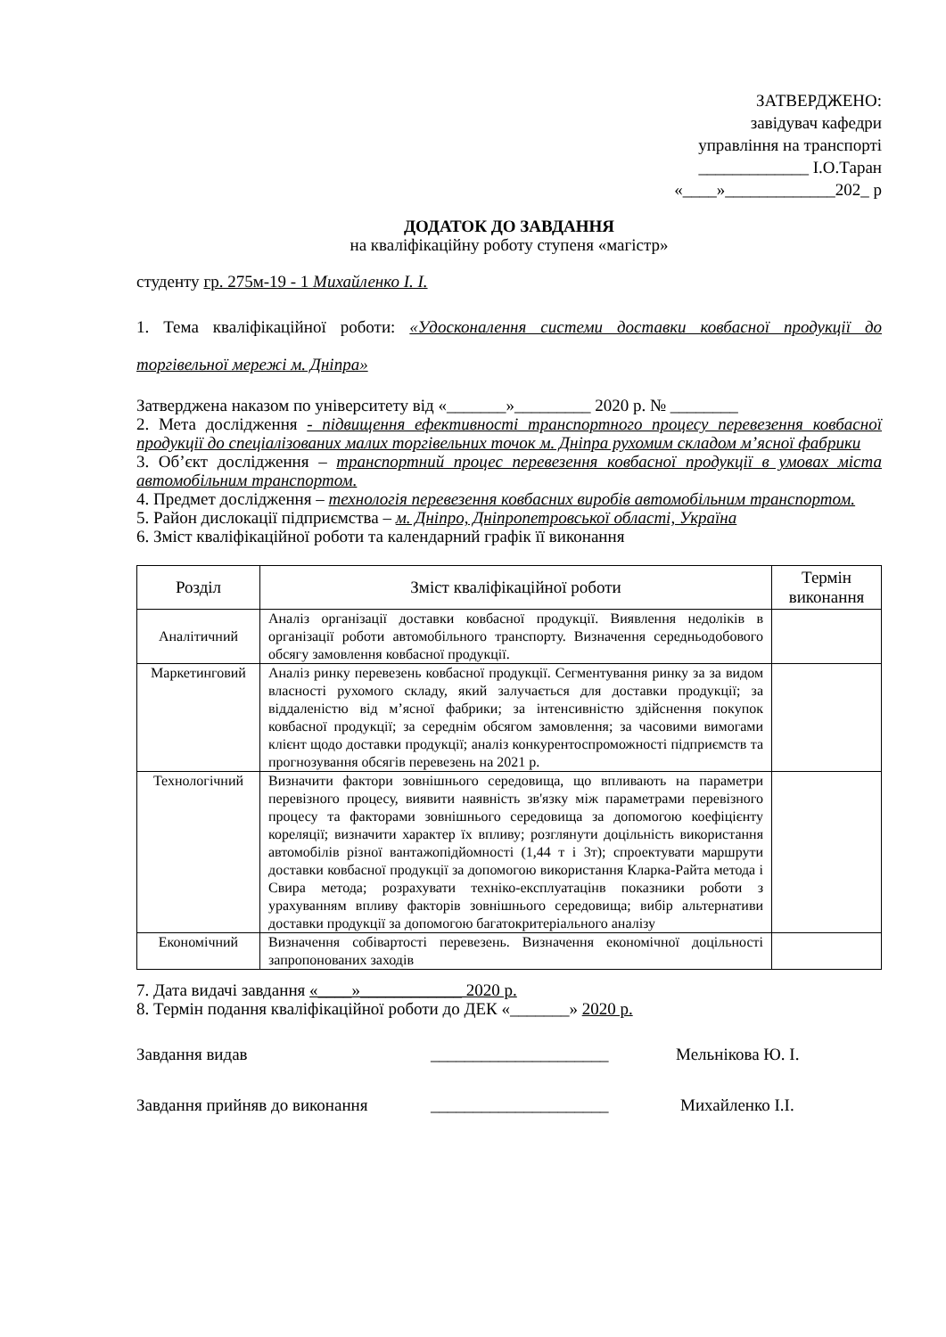ЗАТВЕРДЖЕНО:
завідувач кафедри
управління на транспорті
_____________ І.О.Таран
«____»_____________202_ р
ДОДАТОК ДО ЗАВДАННЯ
на кваліфікаційну роботу ступеня «магістр»
студенту гр. 275м-19 - 1 Михайленко І. І.
1. Тема кваліфікаційної роботи: «Удосконалення системи доставки ковбасної продукції до торгівельної мережі м. Дніпра»
Затверджена наказом по університету від «_______»_________ 2020 р. № ________
2. Мета дослідження - підвищення ефективності транспортного процесу перевезення ковбасної продукції до спеціалізованих малих торгівельних точок м. Дніпра рухомим складом м’ясної фабрики
3. Об’єкт дослідження – транспортний процес перевезення ковбасної продукції в умовах міста автомобільним транспортом.
4. Предмет дослідження – технологія перевезення ковбасних виробів автомобільним транспортом.
5. Район дислокації підприємства – м. Дніпро, Дніпропетровської області, Україна
6. Зміст кваліфікаційної роботи та календарний графік її виконання
| Розділ | Зміст кваліфікаційної роботи | Термін виконання |
| --- | --- | --- |
| Аналітичний | Аналіз організації доставки ковбасної продукції. Виявлення недоліків в організації роботи автомобільного транспорту. Визначення середньодобового обсягу замовлення ковбасної продукції. | |
| Маркетинговий | Аналіз ринку перевезень ковбасної продукції. Сегментування ринку за за видом власності рухомого складу, який залучається для доставки продукції; за віддаленістю від м’ясної фабрики; за інтенсивністю здійснення покупок ковбасної продукції; за середнім обсягом замовлення; за часовими вимогами клієнт щодо доставки продукції; аналіз конкурентоспроможності підприємств та прогнозування обсягів перевезень на 2021 р. | |
| Технологічний | Визначити фактори зовнішнього середовища, що впливають на параметри перевізного процесу, виявити наявність зв'язку між параметрами перевізного процесу та факторами зовнішнього середовища за допомогою коефіцієнту кореляції; визначити характер їх впливу; розглянути доцільність використання автомобілів різної вантажопідйомності (1,44 т і 3т); спроектувати маршрути доставки ковбасної продукції за допомогою використання Кларка-Райта метода і Свира метода; розрахувати техніко-експлуатацінв показники роботи з урахуванням впливу факторів зовнішнього середовища; вибір альтернативи доставки продукції за допомогою багатокритеріального аналізу | |
| Економічний | Визначення собівартості перевезень. Визначення економічної доцільності запропонованих заходів | |
7. Дата видачі завдання «____»____________ 2020 р.
8. Термін подання кваліфікаційної роботи до ДЕК «_______» 2020 р.
Завдання видав _____________________ Мельнікова Ю. І.
Завдання прийняв до виконання _____________________ Михайленко І.І.